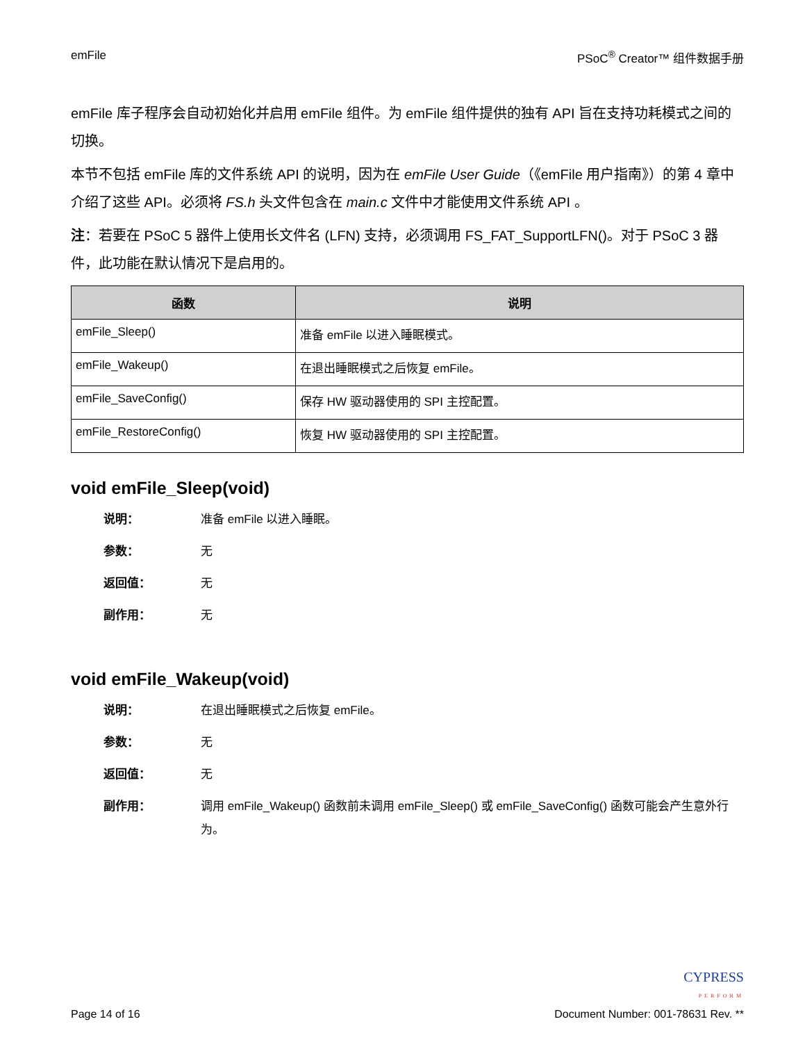emFile PSoC<sup>®</sup> Creator™ 组件数据手册
emFile 库子程序会自动初始化并启用 emFile 组件。为 emFile 组件提供的独有 API 旨在支持功耗模式之间的切换。
本节不包括 emFile 库的文件系统 API 的说明，因为在 emFile User Guide（《emFile 用户指南》）的第 4 章中介绍了这些 API。必须将 FS.h 头文件包含在 main.c 文件中才能使用文件系统 API 。
注：若要在 PSoC 5 器件上使用长文件名 (LFN) 支持，必须调用 FS_FAT_SupportLFN()。对于 PSoC 3 器件，此功能在默认情况下是启用的。
| 函数 | 说明 |
| --- | --- |
| emFile_Sleep() | 准备 emFile 以进入睡眠模式。 |
| emFile_Wakeup() | 在退出睡眠模式之后恢复 emFile。 |
| emFile_SaveConfig() | 保存 HW 驱动器使用的 SPI 主控配置。 |
| emFile_RestoreConfig() | 恢复 HW 驱动器使用的 SPI 主控配置。 |
void emFile_Sleep(void)
说明： 准备 emFile 以进入睡眠。
参数： 无
返回值： 无
副作用： 无
void emFile_Wakeup(void)
说明： 在退出睡眠模式之后恢复 emFile。
参数： 无
返回值： 无
副作用： 调用 emFile_Wakeup() 函数前未调用 emFile_Sleep() 或 emFile_SaveConfig() 函数可能会产生意外行为。
CYPRESS
PERFORM
Page 14 of 16 Document Number: 001-78631 Rev. **